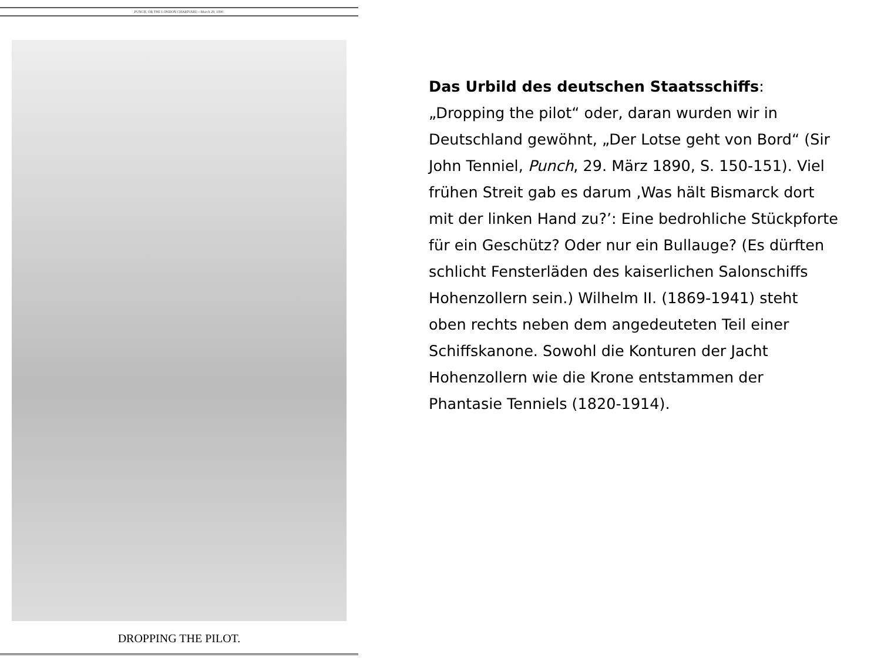PUNCH, OR THE LONDON CHARIVARI.—March 29, 1890.
DROPPING THE PILOT.
Das Urbild des deutschen Staatsschiffs: „Dropping the pilot“ oder, daran wurden wir in Deutschland gewöhnt, „Der Lotse geht von Bord“ (Sir John Tenniel, Punch, 29. März 1890, S. 150-151). Viel frühen Streit gab es darum ‚Was hält Bismarck dort mit der linken Hand zu?’: Eine bedrohliche Stückpforte für ein Geschütz? Oder nur ein Bullauge? (Es dürften schlicht Fensterläden des kaiserlichen Salonschiffs Hohenzollern sein.) Wilhelm II. (1869-1941) steht oben rechts neben dem angedeuteten Teil einer Schiffskanone. Sowohl die Konturen der Jacht Hohenzollern wie die Krone entstammen der Phantasie Tenniels (1820-1914).